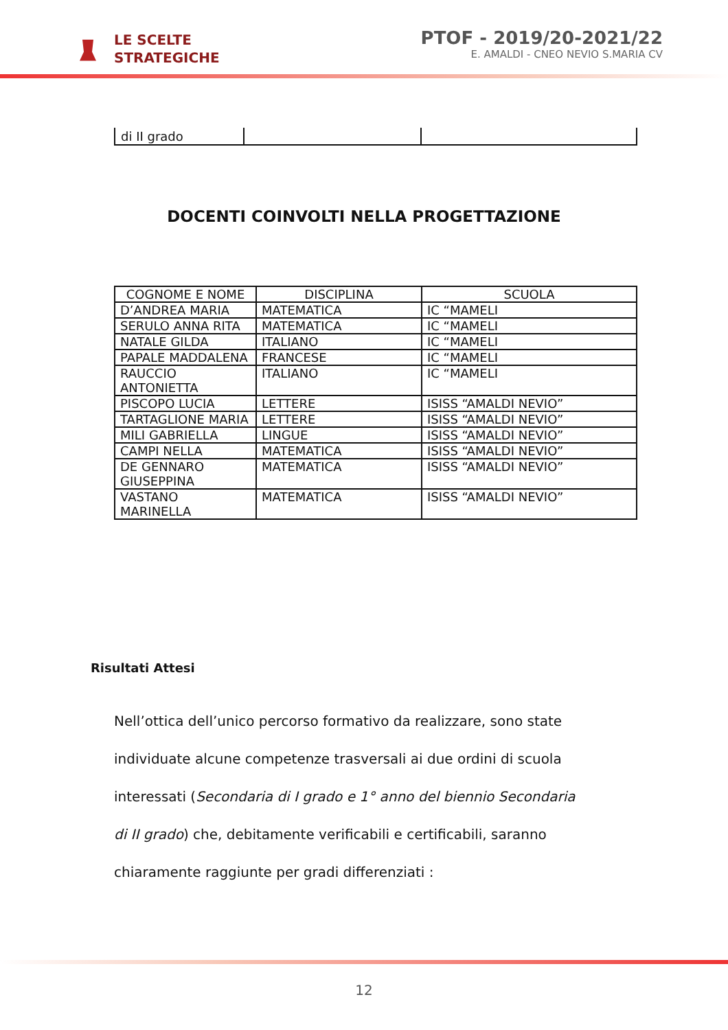LE SCELTE
STRATEGICHE
PTOF - 2019/20-2021/22
E. AMALDI - CNEO NEVIO S.MARIA CV
| di II grado | | |
DOCENTI COINVOLTI NELLA PROGETTAZIONE
| COGNOME E NOME | DISCIPLINA | SCUOLA |
| --- | --- | --- |
| D’ANDREA MARIA | MATEMATICA | IC “MAMELI |
| SERULO ANNA RITA | MATEMATICA | IC “MAMELI |
| NATALE GILDA | ITALIANO | IC “MAMELI |
| PAPALE MADDALENA | FRANCESE | IC “MAMELI |
| RAUCCIO ANTONIETTA | ITALIANO | IC “MAMELI |
| PISCOPO LUCIA | LETTERE | ISISS “AMALDI NEVIO” |
| TARTAGLIONE MARIA | LETTERE | ISISS “AMALDI NEVIO” |
| MILI GABRIELLA | LINGUE | ISISS “AMALDI NEVIO” |
| CAMPI NELLA | MATEMATICA | ISISS “AMALDI NEVIO” |
| DE GENNARO GIUSEPPINA | MATEMATICA | ISISS “AMALDI NEVIO” |
| VASTANO MARINELLA | MATEMATICA | ISISS “AMALDI NEVIO” |
Risultati Attesi
Nell’ottica dell’unico percorso formativo da realizzare, sono state individuate alcune competenze trasversali ai due ordini di scuola interessati (Secondaria di I grado e 1° anno del biennio Secondaria di II grado) che, debitamente verificabili e certificabili, saranno chiaramente raggiunte per gradi differenziati :
12